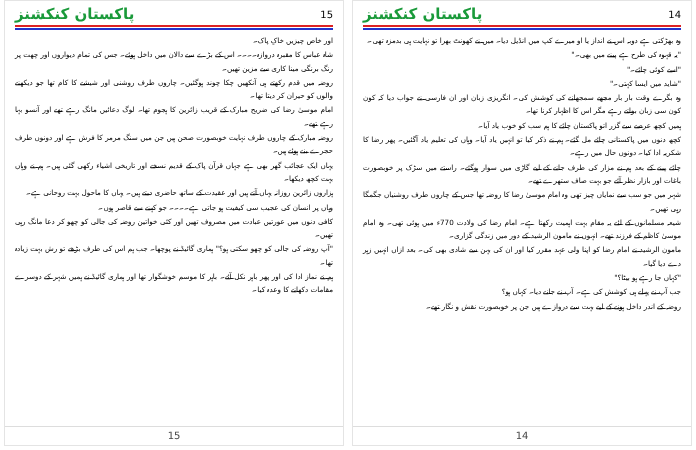14 پاکستان کنکشنز
وہ بھڑکتی ہے دوبہ اس نے انداز یا او میرے کپ میں انڈیل دیا۔ میں نے کھونٹ بھرا تو نہایت ہی بدمزہ تھی۔
"یہ قہوہ کی طرح ہے پینے میں بھی۔"
"اسے کوئی چائے۔"
"شاید میں ایسا کہتی۔"
وہ بگرے وقت بار بار مجھے سمجھانے کی کوشش کی۔ انگریزی زبان اور ان فارسی نے جواب دیا کہ کون کون سی زبان بولتے رہے مگر اس کا اظہار کرنا تھا۔
ہمیں کچھ عرصے سے گزر اتو پاکستان چائے کا ہم سب کو خوب یاد آیا۔
کچھ دنوں میں پاکستانی چائے مل گئے۔ ہم نے ذکر کیا تو انہیں یاد آیا۔ وہاں کی تعلیم یاد آگئیں۔ پھر رضا کا شکریہ ادا کیا۔ دونوں حال میں رہے۔
چائے پینے کے بعد ہم نے مزار کی طرف جانے کے لیے گاڑی میں سوار ہوگئے۔ راستے میں سڑک پر خوبصورت باغات اور بازار نظر آئے جو بہت صاف ستھرے تھے۔
شہر میں جو سب سے نمایاں چیز تھی وہ امام موسیٰ رضا کا روضہ تھا جس کے چاروں طرف روشنیاں جگمگا رہی تھیں۔
شیعہ مسلمانوں کے لئے یہ مقام بہت اہمیت رکھتا ہے۔ امام رضا کی ولادت 770ء میں ہوئی تھی۔ وہ امام موسیٰ کاظم کے فرزند تھے۔ انہوں نے مامون الرشید کے دور میں زندگی گزاری۔
مامون الرشید نے امام رضا کو اپنا ولی عہد مقرر کیا اور ان کی بہن سے شادی بھی کی۔ بعد ازاں انہیں زہر دے دیا گیا۔
"کہاں جا رہے ہو بیٹا؟"
جب آپ نے پہلے ہی کوشش کی ہے۔ آپ نے جانے دیا۔ کہاں ہو؟
روضہ کے اندر داخل ہونے کے لیے بہت سے دروازے ہیں جن پر خوبصورت نقش و نگار تھے۔
14
15 پاکستان کنکشنز
اور خاص چیزیں خاکِ پاک۔
شاہ عباس کا مقبرہ دروازہ۔۔۔۔ اس کے بڑے سے دالان میں داخل ہوئے۔ جس کی تمام دیواروں اور چھت پر رنگ برنگی مینا کاری سے مزین تھیں۔
روضہ میں قدم رکھتے ہی آنکھیں چکا چوند ہوگئیں۔ چاروں طرف روشنی اور شیشے کا کام تھا جو دیکھنے والوں کو حیران کر دیتا تھا۔
امام موسیٰ رضا کی ضریح مبارک کے قریب زائرین کا ہجوم تھا۔ لوگ دعائیں مانگ رہے تھے اور آنسو بہا رہے تھے۔
روضہ مبارک کے چاروں طرف نہایت خوبصورت صحن ہیں جن میں سنگ مرمر کا فرش ہے اور دونوں طرف حجرے بنے ہوئے ہیں۔
یہاں ایک عجائب گھر بھی ہے جہاں قرآن پاک کے قدیم نسخے اور تاریخی اشیاء رکھی گئی ہیں۔ ہم نے وہاں بہت کچھ دیکھا۔
ہزاروں زائرین روزانہ یہاں آتے ہیں اور عقیدت کے ساتھ حاضری دیتے ہیں۔ یہاں کا ماحول بہت روحانی ہے۔
وہاں پر انسان کی عجیب سی کیفیت ہو جاتی ہے۔۔۔۔ جو کہنے سے قاصر ہوں۔
کافی دنوں میں عورتیں عبادت میں مصروف تھیں اور کئی خواتین روضہ کی جالی کو چھو کر دعا مانگ رہی تھیں۔
"آپ روضہ کی جالی کو چھو سکتی ہو؟" ہماری گائیڈ نے پوچھا۔ جب ہم اس کی طرف بڑھے تو رش بہت زیادہ تھا۔
ہم نے نماز ادا کی اور پھر باہر نکل آئے۔ باہر کا موسم خوشگوار تھا اور ہماری گائیڈ نے ہمیں شہر کے دوسرے مقامات دکھانے کا وعدہ کیا۔
15